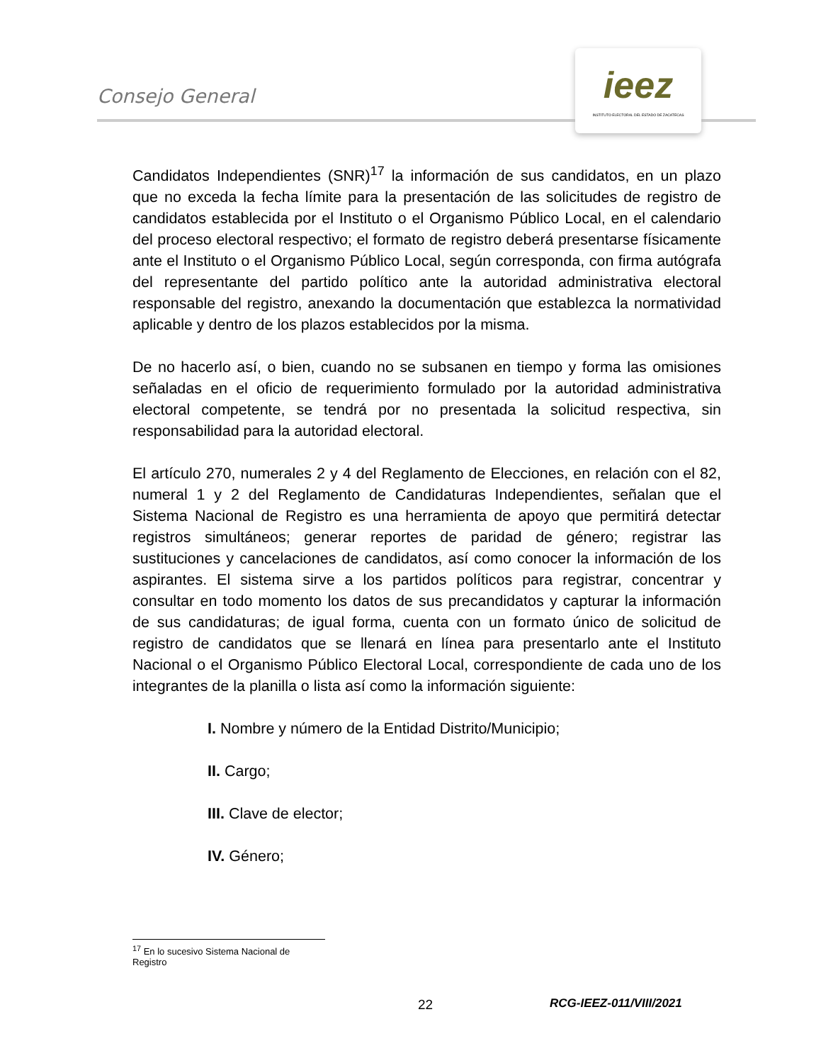Consejo General
ieez
INSTITUTO ELECTORAL DEL ESTADO DE ZACATECAS
Candidatos Independientes (SNR)<sup>17</sup> la información de sus candidatos, en un plazo que no exceda la fecha límite para la presentación de las solicitudes de registro de candidatos establecida por el Instituto o el Organismo Público Local, en el calendario del proceso electoral respectivo; el formato de registro deberá presentarse físicamente ante el Instituto o el Organismo Público Local, según corresponda, con firma autógrafa del representante del partido político ante la autoridad administrativa electoral responsable del registro, anexando la documentación que establezca la normatividad aplicable y dentro de los plazos establecidos por la misma.
De no hacerlo así, o bien, cuando no se subsanen en tiempo y forma las omisiones señaladas en el oficio de requerimiento formulado por la autoridad administrativa electoral competente, se tendrá por no presentada la solicitud respectiva, sin responsabilidad para la autoridad electoral.
El artículo 270, numerales 2 y 4 del Reglamento de Elecciones, en relación con el 82, numeral 1 y 2 del Reglamento de Candidaturas Independientes, señalan que el Sistema Nacional de Registro es una herramienta de apoyo que permitirá detectar registros simultáneos; generar reportes de paridad de género; registrar las sustituciones y cancelaciones de candidatos, así como conocer la información de los aspirantes. El sistema sirve a los partidos políticos para registrar, concentrar y consultar en todo momento los datos de sus precandidatos y capturar la información de sus candidaturas; de igual forma, cuenta con un formato único de solicitud de registro de candidatos que se llenará en línea para presentarlo ante el Instituto Nacional o el Organismo Público Electoral Local, correspondiente de cada uno de los integrantes de la planilla o lista así como la información siguiente:
I. Nombre y número de la Entidad Distrito/Municipio;
II. Cargo;
III. Clave de elector;
IV. Género;
<sup>17</sup> En lo sucesivo Sistema Nacional de Registro
22 RCG-IEEZ-011/VIII/2021